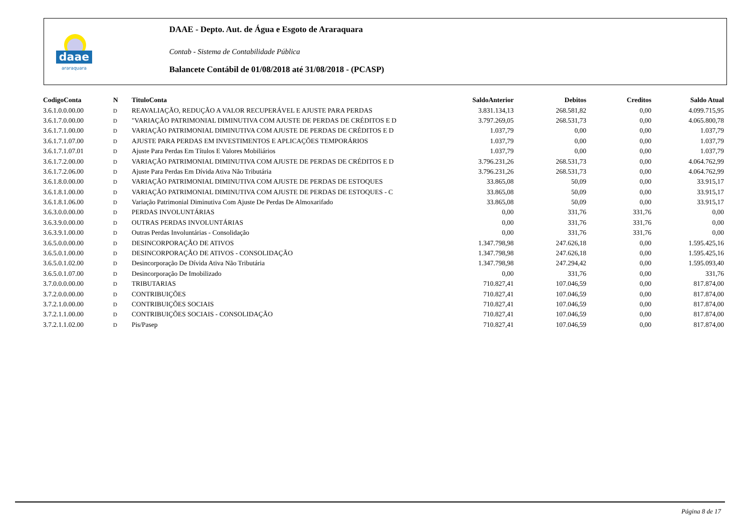daae
araraquara
DAAE - Depto. Aut. de Água e Esgoto de Araraquara
Contab - Sistema de Contabilidade Pública
Balancete Contábil de 01/08/2018 até 31/08/2018 - (PCASP)
| CodigoConta | N | TituloConta | SaldoAnterior | Debitos | Creditos | Saldo Atual |
| --- | --- | --- | --- | --- | --- | --- |
| 3.6.1.0.0.00.00 | D | REAVALIAÇÃO, REDUÇÃO A VALOR RECUPERÁVEL E AJUSTE PARA PERDAS | 3.831.134,13 | 268.581,82 | 0,00 | 4.099.715,95 |
| 3.6.1.7.0.00.00 | D | "VARIAÇÃO PATRIMONIAL DIMINUTIVA COM AJUSTE DE PERDAS DE CRÉDITOS E D | 3.797.269,05 | 268.531,73 | 0,00 | 4.065.800,78 |
| 3.6.1.7.1.00.00 | D | VARIAÇÃO PATRIMONIAL DIMINUTIVA COM AJUSTE DE PERDAS DE CRÉDITOS E D | 1.037,79 | 0,00 | 0,00 | 1.037,79 |
| 3.6.1.7.1.07.00 | D | AJUSTE PARA PERDAS EM INVESTIMENTOS E APLICAÇÕES TEMPORÁRIOS | 1.037,79 | 0,00 | 0,00 | 1.037,79 |
| 3.6.1.7.1.07.01 | D | Ajuste Para Perdas Em Títulos E Valores Mobiliários | 1.037,79 | 0,00 | 0,00 | 1.037,79 |
| 3.6.1.7.2.00.00 | D | VARIAÇÃO PATRIMONIAL DIMINUTIVA COM AJUSTE DE PERDAS DE CRÉDITOS E D | 3.796.231,26 | 268.531,73 | 0,00 | 4.064.762,99 |
| 3.6.1.7.2.06.00 | D | Ajuste Para Perdas Em Dívida Ativa Não Tributária | 3.796.231,26 | 268.531,73 | 0,00 | 4.064.762,99 |
| 3.6.1.8.0.00.00 | D | VARIAÇÃO PATRIMONIAL DIMINUTIVA COM AJUSTE DE PERDAS DE ESTOQUES | 33.865,08 | 50,09 | 0,00 | 33.915,17 |
| 3.6.1.8.1.00.00 | D | VARIAÇÃO PATRIMONIAL DIMINUTIVA COM AJUSTE DE PERDAS DE ESTOQUES - C | 33.865,08 | 50,09 | 0,00 | 33.915,17 |
| 3.6.1.8.1.06.00 | D | Variação Patrimonial Diminutiva Com Ajuste De Perdas De Almoxarifado | 33.865,08 | 50,09 | 0,00 | 33.915,17 |
| 3.6.3.0.0.00.00 | D | PERDAS INVOLUNTÁRIAS | 0,00 | 331,76 | 331,76 | 0,00 |
| 3.6.3.9.0.00.00 | D | OUTRAS PERDAS INVOLUNTÁRIAS | 0,00 | 331,76 | 331,76 | 0,00 |
| 3.6.3.9.1.00.00 | D | Outras Perdas Involuntárias - Consolidação | 0,00 | 331,76 | 331,76 | 0,00 |
| 3.6.5.0.0.00.00 | D | DESINCORPORAÇÃO DE ATIVOS | 1.347.798,98 | 247.626,18 | 0,00 | 1.595.425,16 |
| 3.6.5.0.1.00.00 | D | DESINCORPORAÇÃO DE ATIVOS - CONSOLIDAÇÃO | 1.347.798,98 | 247.626,18 | 0,00 | 1.595.425,16 |
| 3.6.5.0.1.02.00 | D | Desincorporação De Dívida Ativa Não Tributária | 1.347.798,98 | 247.294,42 | 0,00 | 1.595.093,40 |
| 3.6.5.0.1.07.00 | D | Desincorporação De Imobilizado | 0,00 | 331,76 | 0,00 | 331,76 |
| 3.7.0.0.0.00.00 | D | TRIBUTARIAS | 710.827,41 | 107.046,59 | 0,00 | 817.874,00 |
| 3.7.2.0.0.00.00 | D | CONTRIBUIÇÕES | 710.827,41 | 107.046,59 | 0,00 | 817.874,00 |
| 3.7.2.1.0.00.00 | D | CONTRIBUIÇÕES SOCIAIS | 710.827,41 | 107.046,59 | 0,00 | 817.874,00 |
| 3.7.2.1.1.00.00 | D | CONTRIBUIÇÕES SOCIAIS - CONSOLIDAÇÃO | 710.827,41 | 107.046,59 | 0,00 | 817.874,00 |
| 3.7.2.1.1.02.00 | D | Pis/Pasep | 710.827,41 | 107.046,59 | 0,00 | 817.874,00 |
Página 8 de 17